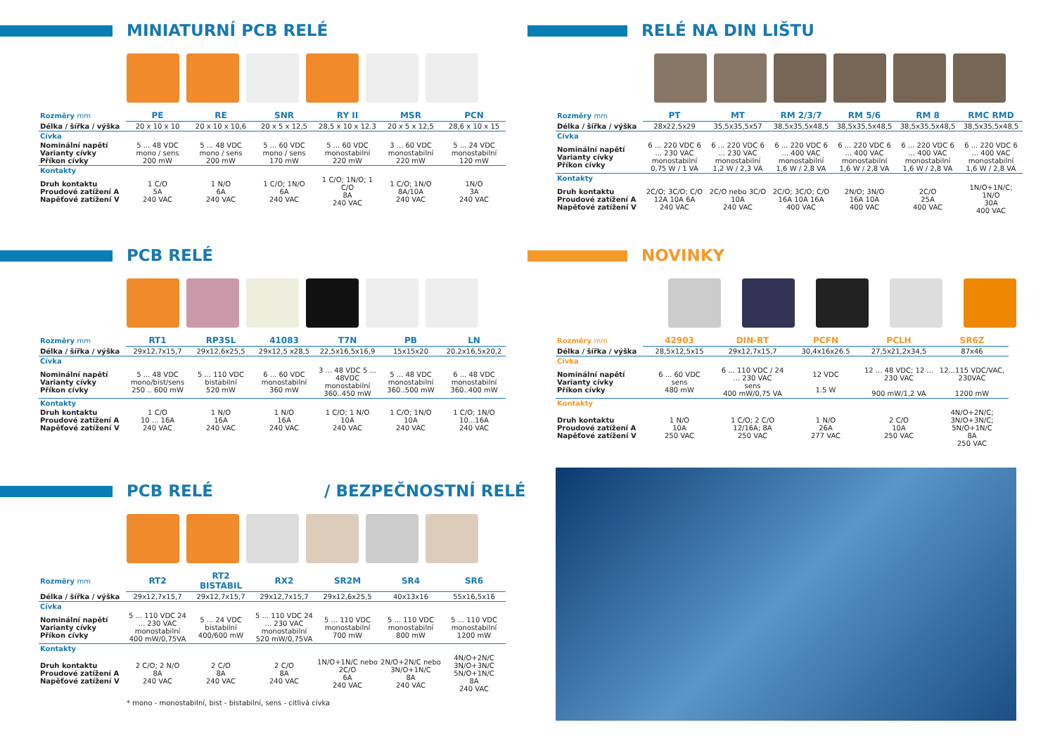MINIATURNÍ PCB RELÉ
| Rozměry mm | PE | RE | SNR | RY II | MSR | PCN |
| Délka / šířka / výška | 20 x 10 x 10 | 20 x 10 x 10,6 | 20 x 5 x 12,5 | 28,5 x 10 x 12.3 | 20 x 5 x 12,5 | 28,6 x 10 x 15 |
| Cívka | | | | | | |
| Nominální napětí Varianty cívky Příkon cívky | 5 ... 48 VDC mono / sens 200 mW | 5 ... 48 VDC mono / sens 200 mW | 5 ... 60 VDC mono / sens 170 mW | 5 ... 60 VDC monostabilní 220 mW | 3 ... 60 VDC monostabilní 220 mW | 5 ... 24 VDC monostabilní 120 mW |
| Kontakty | | | | | | |
| Druh kontaktu Proudové zatížení A Napěťové zatížení V | 1 C/O 5A 240 VAC | 1 N/O 6A 240 VAC | 1 C/O; 1N/O 6A 240 VAC | 1 C/O; 1N/O; 1 C/O 8A 240 VAC | 1 C/O; 1N/O 8A/10A 240 VAC | 1N/O 3A 240 VAC |
PCB RELÉ
| Rozměry mm | RT1 | RP3SL | 41083 | T7N | PB | LN |
| Délka / šířka / výška | 29x12,7x15,7 | 29x12,6x25,5 | 29x12,5 x28,5 | 22,5x16,5x16,9 | 15x15x20 | 20.2x16,5x20,2 |
| Cívka | | | | | | |
| Nominální napětí Varianty cívky Příkon cívky | 5 ... 48 VDC mono/bist/sens 250 .. 600 mW | 5 ... 110 VDC bistabilní 520 mW | 6 ... 60 VDC monostabilní 360 mW | 3 ... 48 VDC 5 ... 48VDC monostabilní 360..450 mW | 5 ... 48 VDC monostabilní 360..500 mW | 6 ... 48 VDC monostabilní 360..400 mW |
| Kontakty | | | | | | |
| Druh kontaktu Proudové zatížení A Napěťové zatížení V | 1 C/O 10 ... 16A 240 VAC | 1 N/O 16A 240 VAC | 1 N/O 16A 240 VAC | 1 C/O; 1 N/O 10A 240 VAC | 1 C/O; 1N/O 10A 240 VAC | 1 C/O; 1N/O 10...16A 240 VAC |
PCB RELÉ / BEZPEČNOSTNÍ RELÉ
| Rozměry mm | RT2 | RT2 BISTABIL | RX2 | SR2M | SR4 | SR6 |
| Délka / šířka / výška | 29x12,7x15,7 | 29x12,7x15,7 | 29x12,7x15,7 | 29x12,6x25,5 | 40x13x16 | 55x16,5x16 |
| Cívka | | | | | | |
| Nominální napětí Varianty cívky Příkon cívky | 5 ... 110 VDC 24 ... 230 VAC monostabilní 400 mW/0,75VA | 5 ... 24 VDC bistabilní 400/600 mW | 5 ... 110 VDC 24 ... 230 VAC monostabilní 520 mW/0,75VA | 5 ... 110 VDC monostabilní 700 mW | 5 ... 110 VDC monostabilní 800 mW | 5 ... 110 VDC monostabilní 1200 mW |
| Kontakty | | | | | | |
| Druh kontaktu Proudové zatížení A Napěťové zatížení V | 2 C/O; 2 N/O 8A 240 VAC | 2 C/O 8A 240 VAC | 2 C/O 8A 240 VAC | 1N/O+1N/C nebo 2C/O 6A 240 VAC | 2N/O+2N/C nebo 3N/O+1N/C 8A 240 VAC | 4N/O+2N/C 3N/O+3N/C 5N/O+1N/C 8A 240 VAC |
* mono - monostabilní, bist - bistabilní, sens - citlivá cívka
RELÉ NA DIN LIŠTU
| Rozměry mm | PT | MT | RM 2/3/7 | RM 5/6 | RM 8 | RMC RMD |
| Délka / šířka / výška | 28x22,5x29 | 35,5x35,5x57 | 38,5x35,5x48,5 | 38,5x35,5x48,5 | 38,5x35,5x48,5 | 38,5x35,5x48,5 |
| Cívka | | | | | | |
| Nominální napětí Varianty cívky Příkon cívky | 6 ... 220 VDC 6 ... 230 VAC monostabilní 0,75 W / 1 VA | 6 ... 220 VDC 6 ... 230 VAC monostabilní 1,2 W / 2,3 VA | 6 ... 220 VDC 6 ... 400 VAC monostabilní 1,6 W / 2,8 VA | 6 ... 220 VDC 6 ... 400 VAC monostabilní 1,6 W / 2,8 VA | 6 ... 220 VDC 6 ... 400 VAC monostabilní 1,6 W / 2,8 VA | 6 ... 220 VDC 6 ... 400 VAC monostabilní 1,6 W / 2,8 VA |
| Kontakty | | | | | | |
| Druh kontaktu Proudové zatížení A Napěťové zatížení V | 2C/O; 3C/O; C/O 12A 10A 6A 240 VAC | 2C/O nebo 3C/O 10A 240 VAC | 2C/O; 3C/O; C/O 16A 10A 16A 400 VAC | 2N/O; 3N/O 16A 10A 400 VAC | 2C/O 25A 400 VAC | 1N/O+1N/C; 1N/O 30A 400 VAC |
NOVINKY
| Rozměry mm | 42903 | DIN-RT | PCFN | PCLH | SR6Z |
| Délka / šířka / výška | 28,5x12,5x15 | 29x12,7x15,7 | 30,4x16x26.5 | 27,5x21,2x34,5 | 87x46 |
| Cívka | | | | | |
| Nominální napětí Varianty cívky Příkon cívky | 6 ... 60 VDC sens 480 mW | 6 ... 110 VDC / 24 ... 230 VAC sens 400 mW/0,75 VA | 12 VDC 1.5 W | 12 ... 48 VDC; 12 ... 230 VAC 900 mW/1,2 VA | 12...115 VDC/VAC, 230VAC 1200 mW |
| Kontakty | | | | | |
| Druh kontaktu Proudové zatížení A Napěťové zatížení V | 1 N/O 10A 250 VAC | 1 C/O; 2 C/O 12/16A; 8A 250 VAC | 1 N/O 26A 277 VAC | 2 C/O 10A 250 VAC | 4N/O+2N/C; 3N/O+3N/C; 5N/O+1N/C 8A 250 VAC |